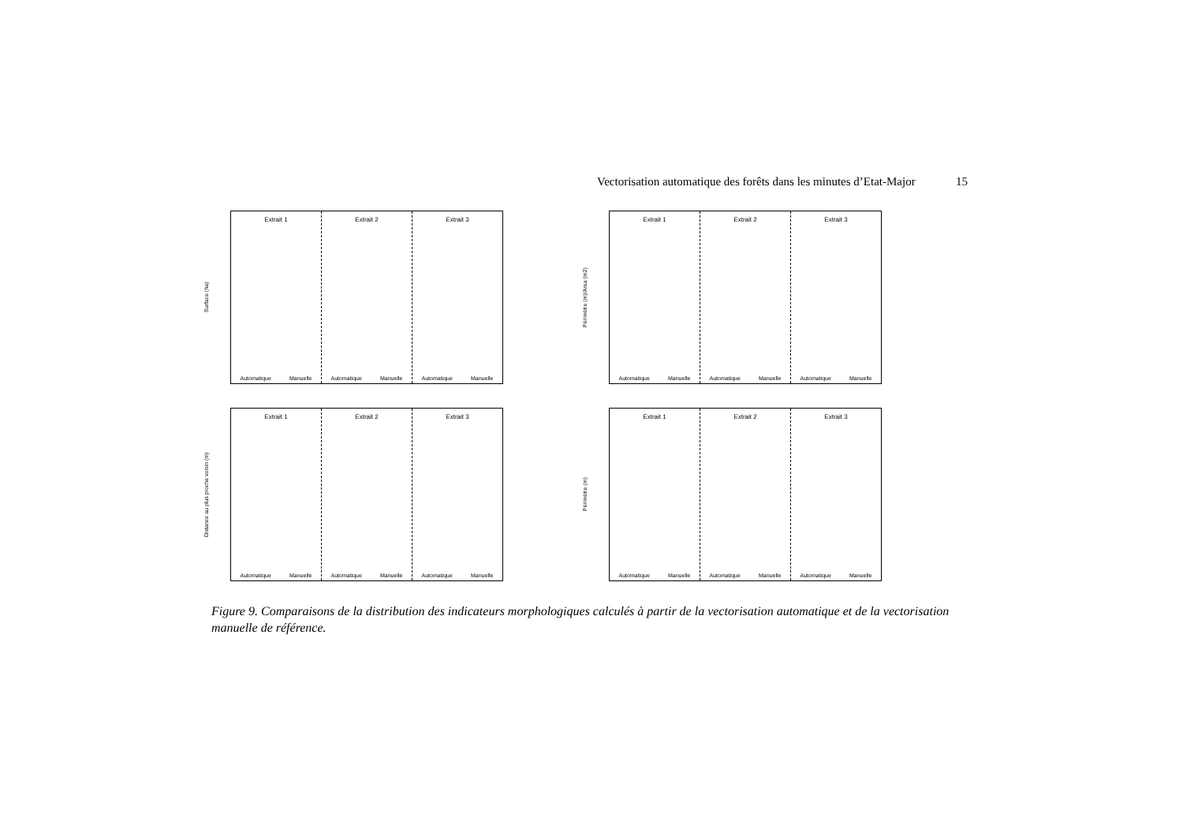Vectorisation automatique des forêts dans les minutes d’Etat-Major 15
Surface (ha)
Extrait 1
Automatique Manuelle
Extrait 2
Automatique Manuelle
Extrait 3
Automatique Manuelle
Périmètre (m)/Area (m2)
Extrait 1
Automatique Manuelle
Extrait 2
Automatique Manuelle
Extrait 3
Automatique Manuelle
Distance au plus proche voisin (m)
Extrait 1
Automatique Manuelle
Extrait 2
Automatique Manuelle
Extrait 3
Automatique Manuelle
Périmètre (m)
Extrait 1
Automatique Manuelle
Extrait 2
Automatique Manuelle
Extrait 3
Automatique Manuelle
Figure 9. Comparaisons de la distribution des indicateurs morphologiques calculés à partir de la vectorisation automatique et de la vectorisation manuelle de référence.